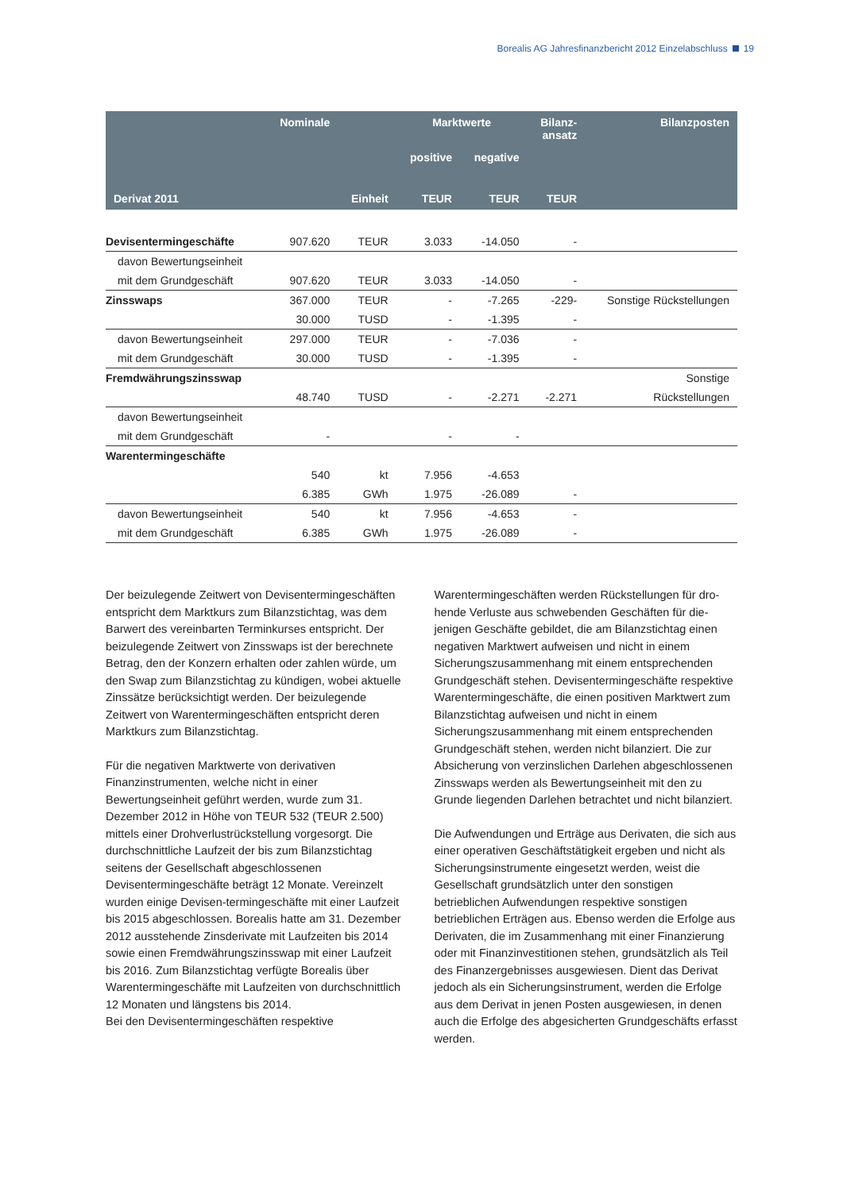Borealis AG Jahresfinanzbericht 2012 Einzelabschluss 19
| | Nominale | | Marktwerte | | Bilanz- ansatz | Bilanzposten |
| --- | --- | --- | --- | --- | --- | --- |
| | | | positive | negative | | |
| Derivat 2011 | | Einheit | TEUR | TEUR | TEUR | |
| Devisentermingeschäfte | 907.620 | TEUR | 3.033 | -14.050 | - | |
| davon Bewertungseinheit | | | | | | |
| mit dem Grundgeschäft | 907.620 | TEUR | 3.033 | -14.050 | - | |
| Zinsswaps | 367.000 | TEUR | - | -7.265 | -229- | Sonstige Rückstellungen |
| | 30.000 | TUSD | - | -1.395 | - | |
| davon Bewertungseinheit | 297.000 | TEUR | - | -7.036 | - | |
| mit dem Grundgeschäft | 30.000 | TUSD | - | -1.395 | - | |
| Fremdwährungszinsswap | | | | | | Sonstige |
| | 48.740 | TUSD | - | -2.271 | -2.271 | Rückstellungen |
| davon Bewertungseinheit | | | | | | |
| mit dem Grundgeschäft | - | | - | - | | |
| Warentermingeschäfte | | | | | | |
| | 540 | kt | 7.956 | -4.653 | | |
| | 6.385 | GWh | 1.975 | -26.089 | - | |
| davon Bewertungseinheit | 540 | kt | 7.956 | -4.653 | - | |
| mit dem Grundgeschäft | 6.385 | GWh | 1.975 | -26.089 | - | |
Der beizulegende Zeitwert von Devisentermin­geschäften entspricht dem Marktkurs zum Bilanzstichtag, was dem Barwert des vereinbarten Terminkurses entspricht. Der beizulegende Zeitwert von Zinsswaps ist der berechnete Betrag, den der Konzern erhalten oder zahlen würde, um den Swap zum Bilanzstichtag zu kündigen, wobei aktuelle Zinssätze berücksichtigt werden. Der beizulegende Zeitwert von Warentermingeschäften entspricht deren Marktkurs zum Bilanzstichtag.
Für die negativen Marktwerte von deriva­tiven Finanzinstrumenten, welche nicht in einer Bewertungseinheit geführt werden, wurde zum 31. Dezember 2012 in Höhe von TEUR 532 (TEUR 2.500) mittels einer Drohverlustrückstellung vorgesorgt. Die durchschnittliche Laufzeit der bis zum Bilanzstichtag seitens der Gesellschaft abgeschlos­senen Devisentermingeschäfte beträgt 12 Monate. Vereinzelt wurden einige Devisen-termingeschäfte mit einer Laufzeit bis 2015 abgeschlossen. Borealis hatte am 31. Dezember 2012 ausstehende Zinsderivate mit Laufzeiten bis 2014 sowie einen Fremdwährungszinsswap mit einer Laufzeit bis 2016. Zum Bilanzstichtag verfügte Borealis über Warentermingeschäfte mit Laufzeiten von durchschnitt­lich 12 Monaten und längstens bis 2014.
Bei den Devisentermingeschäften respektive
Warentermingeschäften werden Rückstellungen für dro­hende Verluste aus schwebenden Geschäften für die­jenigen Geschäfte gebildet, die am Bilanzstichtag einen negativen Marktwert aufweisen und nicht in einem Sicherungszusammenhang mit einem entsprechenden Grundgeschäft stehen. Devisentermingeschäfte respektive Warentermingeschäfte, die einen positiven Marktwert zum Bilanzstichtag aufweisen und nicht in einem Sicherungszusammenhang mit einem entspre­chenden Grundgeschäft stehen, werden nicht bilanziert. Die zur Absicherung von verzinslichen Darlehen abge­schlossenen Zinsswaps werden als Bewertungseinheit mit den zu Grunde liegenden Darlehen betrachtet und nicht bilanziert.
Die Aufwendungen und Erträge aus Derivaten, die sich aus einer operativen Geschäftstätigkeit ergeben und nicht als Sicherungsinstrumente eingesetzt werden, weist die Gesellschaft grundsätzlich unter den son­stigen betrieblichen Aufwendungen respektive son­stigen betrieblichen Erträgen aus. Ebenso werden die Erfolge aus Derivaten, die im Zusammenhang mit einer Finanzierung oder mit Finanzinvestitionen stehen, grund­sätzlich als Teil des Finanzergebnisses ausgewiesen. Dient das Derivat jedoch als ein Sicherungsinstrument, werden die Erfolge aus dem Derivat in jenen Posten ausgewiesen, in denen auch die Erfolge des abgesicher­ten Grundgeschäfts erfasst werden.